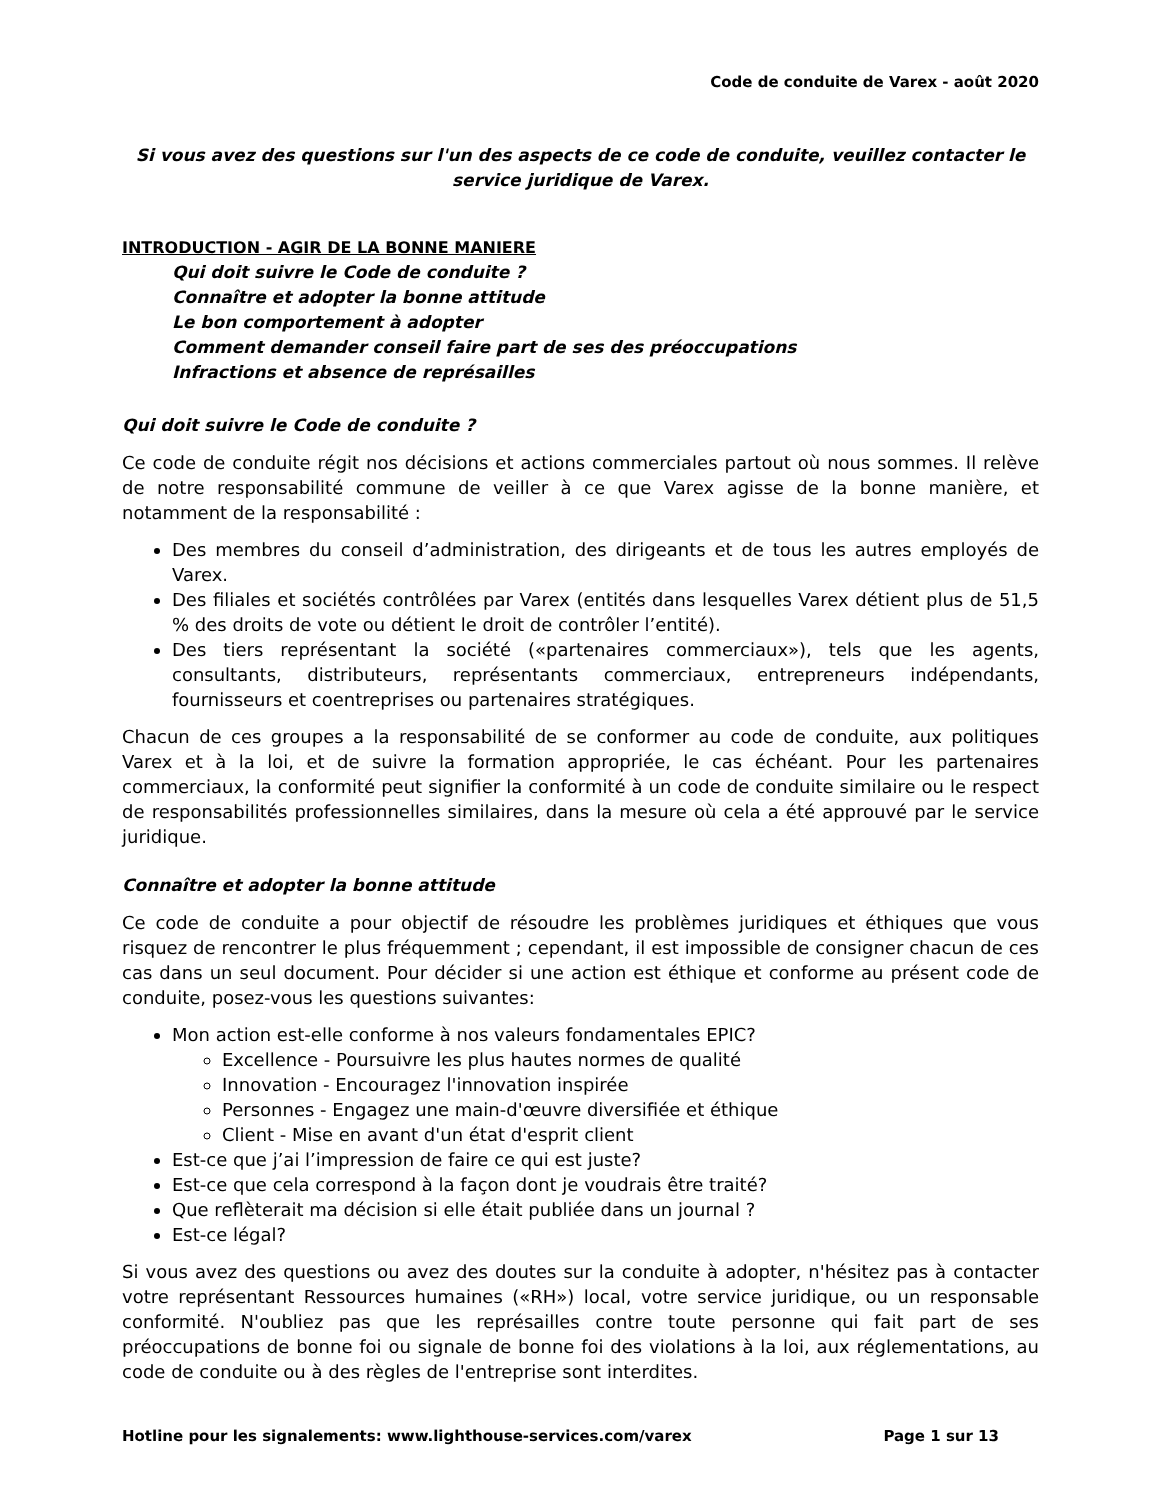Code de conduite de Varex - août 2020
Si vous avez des questions sur l'un des aspects de ce code de conduite, veuillez contacter le service juridique de Varex.
INTRODUCTION - AGIR DE LA BONNE MANIERE
Qui doit suivre le Code de conduite ?
Connaître et adopter la bonne attitude
Le bon comportement à adopter
Comment demander conseil faire part de ses des préoccupations
Infractions et absence de représailles
Qui doit suivre le Code de conduite ?
Ce code de conduite régit nos décisions et actions commerciales partout où nous sommes. Il relève de notre responsabilité commune de veiller à ce que Varex agisse de la bonne manière, et notamment de la responsabilité :
Des membres du conseil d’administration, des dirigeants et de tous les autres employés de Varex.
Des filiales et sociétés contrôlées par Varex (entités dans lesquelles Varex détient plus de 51,5 % des droits de vote ou détient le droit de contrôler l’entité).
Des tiers représentant la société («partenaires commerciaux»), tels que les agents, consultants, distributeurs, représentants commerciaux, entrepreneurs indépendants, fournisseurs et coentreprises ou partenaires stratégiques.
Chacun de ces groupes a la responsabilité de se conformer au code de conduite, aux politiques Varex et à la loi, et de suivre la formation appropriée, le cas échéant. Pour les partenaires commerciaux, la conformité peut signifier la conformité à un code de conduite similaire ou le respect de responsabilités professionnelles similaires, dans la mesure où cela a été approuvé par le service juridique.
Connaître et adopter la bonne attitude
Ce code de conduite a pour objectif de résoudre les problèmes juridiques et éthiques que vous risquez de rencontrer le plus fréquemment ; cependant, il est impossible de consigner chacun de ces cas dans un seul document. Pour décider si une action est éthique et conforme au présent code de conduite, posez-vous les questions suivantes:
Mon action est-elle conforme à nos valeurs fondamentales EPIC?
Excellence - Poursuivre les plus hautes normes de qualité
Innovation - Encouragez l'innovation inspirée
Personnes - Engagez une main-d'œuvre diversifiée et éthique
Client - Mise en avant d'un état d'esprit client
Est-ce que j’ai l’impression de faire ce qui est juste?
Est-ce que cela correspond à la façon dont je voudrais être traité?
Que reflèterait ma décision si elle était publiée dans un journal ?
Est-ce légal?
Si vous avez des questions ou avez des doutes sur la conduite à adopter, n'hésitez pas à contacter votre représentant Ressources humaines («RH») local, votre service juridique, ou un responsable conformité. N'oubliez pas que les représailles contre toute personne qui fait part de ses préoccupations de bonne foi ou signale de bonne foi des violations à la loi, aux réglementations, au code de conduite ou à des règles de l'entreprise sont interdites.
Hotline pour les signalements: www.lighthouse-services.com/varex Page 1 sur 13